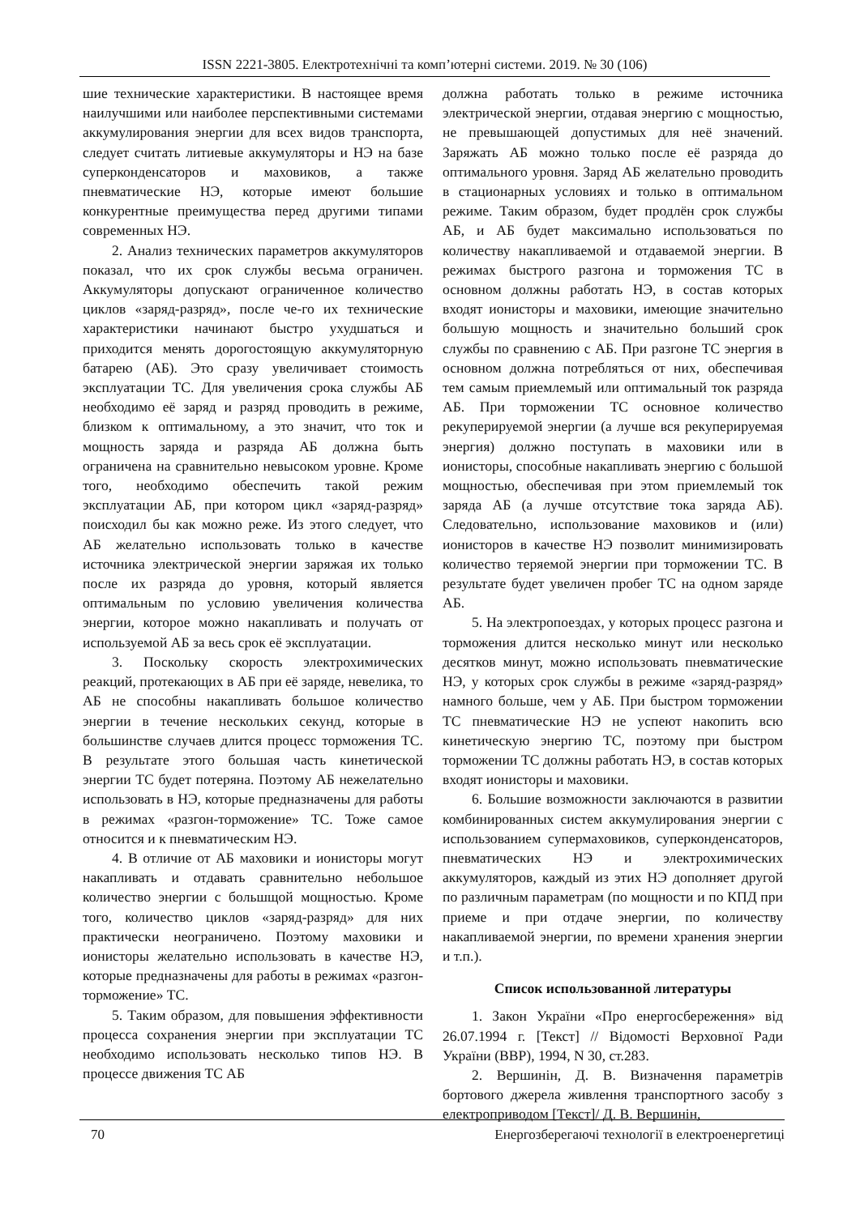ISSN 2221-3805. Електротехнічні та комп’ютерні системи. 2019. № 30 (106)
шие технические характеристики. В настоящее время наилучшими или наиболее перспективными системами аккумулирования энергии для всех видов транспорта, следует считать литиевые аккумуляторы и НЭ на базе суперконденсаторов и маховиков, а также пневматические НЭ, которые имеют большие конкурентные преимущества перед другими типами современных НЭ.
2. Анализ технических параметров аккумуляторов показал, что их срок службы весьма ограничен. Аккумуляторы допускают ограниченное количество циклов «заряд-разряд», после че-го их технические характеристики начинают быстро ухудшаться и приходится менять дорогостоящую аккумуляторную батарею (АБ). Это сразу увеличивает стоимость эксплуатации ТС. Для увеличения срока службы АБ необходимо её заряд и разряд проводить в режиме, близком к оптимальному, а это значит, что ток и мощность заряда и разряда АБ должна быть ограничена на сравнительно невысоком уровне. Кроме того, необходимо обеспечить такой режим эксплуатации АБ, при котором цикл «заряд-разряд» поисходил бы как можно реже. Из этого следует, что АБ желательно использовать только в качестве источника электрической энергии заряжая их только после их разряда до уровня, который является оптимальным по условию увеличения количества энергии, которое можно накапливать и получать от используемой АБ за весь срок её эксплуатации.
3. Поскольку скорость электрохимических реакций, протекающих в АБ при её заряде, невелика, то АБ не способны накапливать большое количество энергии в течение нескольких секунд, которые в большинстве случаев длится процесс торможения ТС. В результате этого большая часть кинетической энергии ТС будет потеряна. Поэтому АБ нежелательно использовать в НЭ, которые предназначены для работы в режимах «разгон-торможение» ТС. Тоже самое относится и к пневматическим НЭ.
4. В отличие от АБ маховики и ионисторы могут накапливать и отдавать сравнительно небольшое количество энергии с большщой мощностью. Кроме того, количество циклов «заряд-разряд» для них практически неограничено. Поэтому маховики и ионисторы желательно использовать в качестве НЭ, которые предназначены для работы в режимах «разгон-торможение» ТС.
5. Таким образом, для повышения эффективности процесса сохранения энергии при эксплуатации ТС необходимо использовать несколько типов НЭ. В процессе движения ТС АБ
должна работать только в режиме источника электрической энергии, отдавая энергию с мощностью, не превышающей допустимых для неё значений. Заряжать АБ можно только после её разряда до оптимального уровня. Заряд АБ желательно проводить в стационарных условиях и только в оптимальном режиме. Таким образом, будет продлён срок службы АБ, и АБ будет максимально использоваться по количеству накапливаемой и отдаваемой энергии. В режимах быстрого разгона и торможения ТС в основном должны работать НЭ, в состав которых входят ионисторы и маховики, имеющие значительно большую мощность и значительно больший срок службы по сравнению с АБ. При разгоне ТС энергия в основном должна потребляться от них, обеспечивая тем самым приемлемый или оптимальный ток разряда АБ. При торможении ТС основное количество рекуперируемой энергии (а лучше вся рекуперируемая энергия) должно поступать в маховики или в ионисторы, способные накапливать энергию с большой мощностью, обеспечивая при этом приемлемый ток заряда АБ (а лучше отсутствие тока заряда АБ). Следовательно, использование маховиков и (или) ионисторов в качестве НЭ позволит минимизировать количество теряемой энергии при торможении ТС. В результате будет увеличен пробег ТС на одном заряде АБ.
5. На электропоездах, у которых процесс разгона и торможения длится несколько минут или несколько десятков минут, можно использовать пневматические НЭ, у которых срок службы в режиме «заряд-разряд» намного больше, чем у АБ. При быстром торможении ТС пневматические НЭ не успеют накопить всю кинетическую энергию ТС, поэтому при быстром торможении ТС должны работать НЭ, в состав которых входят ионисторы и маховики.
6. Большие возможности заключаются в развитии комбинированных систем аккумулирования энергии с использованием супермаховиков, суперконденсаторов, пневматических НЭ и электрохимических аккумуляторов, каждый из этих НЭ дополняет другой по различным параметрам (по мощности и по КПД при приеме и при отдаче энергии, по количеству накапливаемой энергии, по времени хранения энергии и т.п.).
Список использованной литературы
1. Закон України «Про енергосбереження» від 26.07.1994 г. [Текст] // Відомості Верховної Ради України (ВВР), 1994, N 30, ст.283.
2. Вершинін, Д. В. Визначення параметрів бортового джерела живлення транспортного засобу з електроприводом [Текст]/ Д. В. Вершинін,
70 Енергозберегаючі технології в електроенергетиці